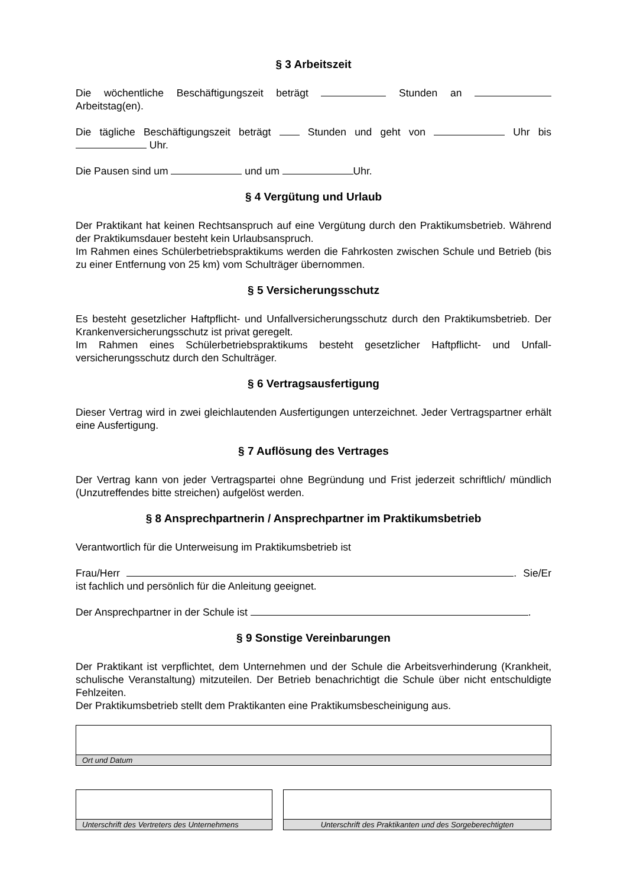§ 3 Arbeitszeit
Die wöchentliche Beschäftigungszeit beträgt Stunden an Arbeitstag(en).
Die tägliche Beschäftigungszeit beträgt Stunden und geht von Uhr bis Uhr.
Die Pausen sind um und um Uhr.
§ 4 Vergütung und Urlaub
Der Praktikant hat keinen Rechtsanspruch auf eine Vergütung durch den Praktikumsbetrieb. Während der Praktikumsdauer besteht kein Urlaubsanspruch.
Im Rahmen eines Schülerbetriebspraktikums werden die Fahrkosten zwischen Schule und Betrieb (bis zu einer Entfernung von 25 km) vom Schulträger übernommen.
§ 5 Versicherungsschutz
Es besteht gesetzlicher Haftpflicht- und Unfallversicherungsschutz durch den Praktikumsbetrieb. Der Krankenversicherungsschutz ist privat geregelt.
Im Rahmen eines Schülerbetriebspraktikums besteht gesetzlicher Haftpflicht- und Unfall-versicherungsschutz durch den Schulträger.
§ 6 Vertragsausfertigung
Dieser Vertrag wird in zwei gleichlautenden Ausfertigungen unterzeichnet. Jeder Vertragspartner erhält eine Ausfertigung.
§ 7 Auflösung des Vertrages
Der Vertrag kann von jeder Vertragspartei ohne Begründung und Frist jederzeit schriftlich/ mündlich (Unzutreffendes bitte streichen) aufgelöst werden.
§ 8 Ansprechpartnerin / Ansprechpartner im Praktikumsbetrieb
Verantwortlich für die Unterweisung im Praktikumsbetrieb ist
Frau/Herr . Sie/Er ist fachlich und persönlich für die Anleitung geeignet.
Der Ansprechpartner in der Schule ist .
§ 9 Sonstige Vereinbarungen
Der Praktikant ist verpflichtet, dem Unternehmen und der Schule die Arbeitsverhinderung (Krankheit, schulische Veranstaltung) mitzuteilen. Der Betrieb benachrichtigt die Schule über nicht entschuldigte Fehlzeiten.
Der Praktikumsbetrieb stellt dem Praktikanten eine Praktikumsbescheinigung aus.
Ort und Datum
Unterschrift des Vertreters des Unternehmens
Unterschrift des Praktikanten und des Sorgeberechtigten